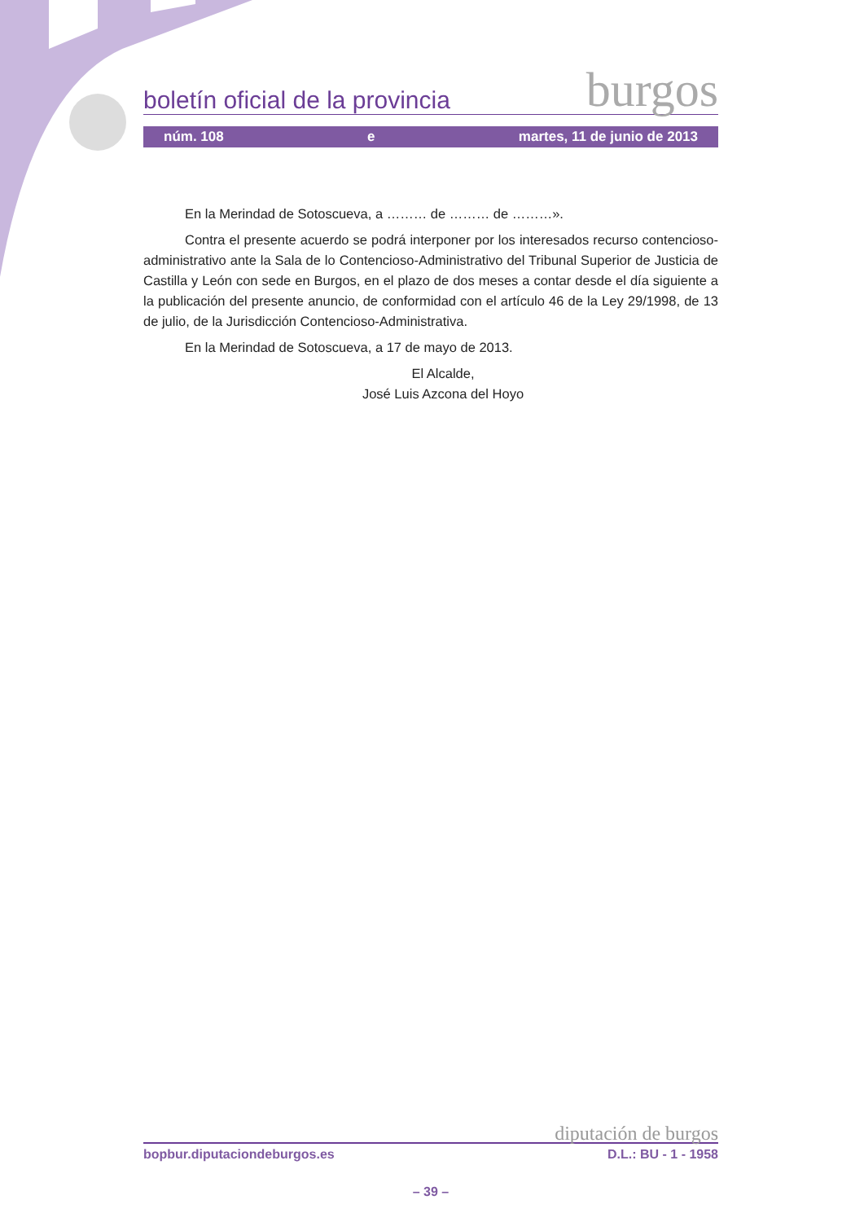boletín oficial de la provincia burgos
núm. 108 e martes, 11 de junio de 2013
En la Merindad de Sotoscueva, a ……… de ……… de ………».
Contra el presente acuerdo se podrá interponer por los interesados recurso contencioso-administrativo ante la Sala de lo Contencioso-Administrativo del Tribunal Superior de Justicia de Castilla y León con sede en Burgos, en el plazo de dos meses a contar desde el día siguiente a la publicación del presente anuncio, de conformidad con el artículo 46 de la Ley 29/1998, de 13 de julio, de la Jurisdicción Contencioso-Administrativa.
En la Merindad de Sotoscueva, a 17 de mayo de 2013.
El Alcalde,
José Luis Azcona del Hoyo
diputación de burgos
bopbur.diputaciondeburgos.es D.L.: BU - 1 - 1958
– 39 –